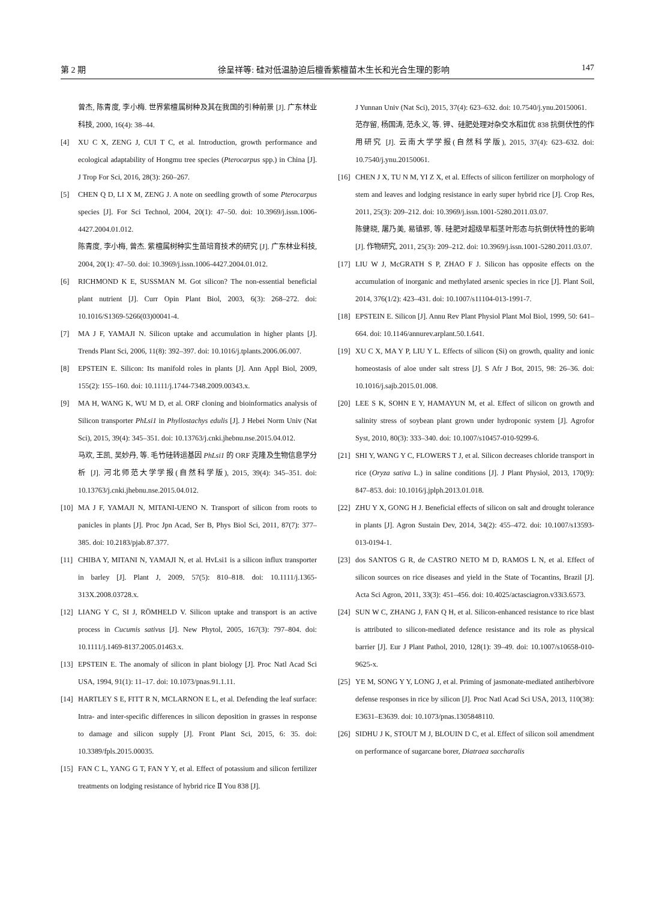第 2 期 徐呈祥等: 硅对低温胁迫后檀香紫檀苗木生长和光合生理的影响 147
曾杰, 陈青度, 李小梅. 世界紫檀属树种及其在我国的引种前景 [J]. 广东林业科技, 2000, 16(4): 38–44.
[4] XU C X, ZENG J, CUI T C, et al. Introduction, growth performance and ecological adaptability of Hongmu tree species (Pterocarpus spp.) in China [J]. J Trop For Sci, 2016, 28(3): 260–267.
[5] CHEN Q D, LI X M, ZENG J. A note on seedling growth of some Pterocarpus species [J]. For Sci Technol, 2004, 20(1): 47–50. doi: 10.3969/j.issn.1006-4427.2004.01.012.
陈青度, 李小梅, 曾杰. 紫檀属树种实生苗培育技术的研究 [J]. 广东林业科技, 2004, 20(1): 47–50. doi: 10.3969/j.issn.1006-4427.2004.01.012.
[6] RICHMOND K E, SUSSMAN M. Got silicon? The non-essential beneficial plant nutrient [J]. Curr Opin Plant Biol, 2003, 6(3): 268–272. doi: 10.1016/S1369-5266(03)00041-4.
[7] MA J F, YAMAJI N. Silicon uptake and accumulation in higher plants [J]. Trends Plant Sci, 2006, 11(8): 392–397. doi: 10.1016/j.tplants.2006.06.007.
[8] EPSTEIN E. Silicon: Its manifold roles in plants [J]. Ann Appl Biol, 2009, 155(2): 155–160. doi: 10.1111/j.1744-7348.2009.00343.x.
[9] MA H, WANG K, WU M D, et al. ORF cloning and bioinformatics analysis of Silicon transporter PhLsi1 in Phyllostachys edulis [J]. J Hebei Norm Univ (Nat Sci), 2015, 39(4): 345–351. doi: 10.13763/j.cnki.jhebnu.nse.2015.04.012.
马欢, 王凯, 吴妙丹, 等. 毛竹硅转运基因 PhLsi1 的 ORF 克隆及生物信息学分析 [J]. 河北师范大学学报(自然科学版), 2015, 39(4): 345–351. doi: 10.13763/j.cnki.jhebnu.nse.2015.04.012.
[10] MA J F, YAMAJI N, MITANI-UENO N. Transport of silicon from roots to panicles in plants [J]. Proc Jpn Acad, Ser B, Phys Biol Sci, 2011, 87(7): 377–385. doi: 10.2183/pjab.87.377.
[11] CHIBA Y, MITANI N, YAMAJI N, et al. HvLsi1 is a silicon influx transporter in barley [J]. Plant J, 2009, 57(5): 810–818. doi: 10.1111/j.1365-313X.2008.03728.x.
[12] LIANG Y C, SI J, RÖMHELD V. Silicon uptake and transport is an active process in Cucumis sativus [J]. New Phytol, 2005, 167(3): 797–804. doi: 10.1111/j.1469-8137.2005.01463.x.
[13] EPSTEIN E. The anomaly of silicon in plant biology [J]. Proc Natl Acad Sci USA, 1994, 91(1): 11–17. doi: 10.1073/pnas.91.1.11.
[14] HARTLEY S E, FITT R N, MCLARNON E L, et al. Defending the leaf surface: Intra- and inter-specific differences in silicon deposition in grasses in response to damage and silicon supply [J]. Front Plant Sci, 2015, 6: 35. doi: 10.3389/fpls.2015.00035.
[15] FAN C L, YANG G T, FAN Y Y, et al. Effect of potassium and silicon fertilizer treatments on lodging resistance of hybrid rice Ⅱ You 838 [J].
J Yunnan Univ (Nat Sci), 2015, 37(4): 623–632. doi: 10.7540/j.ynu.20150061.
范存留, 杨国涛, 范永义, 等. 钾、硅肥处理对杂交水稻Ⅱ优 838 抗倒伏性的作用研究 [J]. 云南大学学报(自然科学版), 2015, 37(4): 623–632. doi: 10.7540/j.ynu.20150061.
[16] CHEN J X, TU N M, YI Z X, et al. Effects of silicon fertilizer on morphology of stem and leaves and lodging resistance in early super hybrid rice [J]. Crop Res, 2011, 25(3): 209–212. doi: 10.3969/j.issn.1001-5280.2011.03.07.
陈健晓, 屠乃美, 易镇邪, 等. 硅肥对超级早稻茎叶形态与抗倒伏特性的影响 [J]. 作物研究, 2011, 25(3): 209–212. doi: 10.3969/j.issn.1001-5280.2011.03.07.
[17] LIU W J, McGRATH S P, ZHAO F J. Silicon has opposite effects on the accumulation of inorganic and methylated arsenic species in rice [J]. Plant Soil, 2014, 376(1/2): 423–431. doi: 10.1007/s11104-013-1991-7.
[18] EPSTEIN E. Silicon [J]. Annu Rev Plant Physiol Plant Mol Biol, 1999, 50: 641–664. doi: 10.1146/annurev.arplant.50.1.641.
[19] XU C X, MA Y P, LIU Y L. Effects of silicon (Si) on growth, quality and ionic homeostasis of aloe under salt stress [J]. S Afr J Bot, 2015, 98: 26–36. doi: 10.1016/j.sajb.2015.01.008.
[20] LEE S K, SOHN E Y, HAMAYUN M, et al. Effect of silicon on growth and salinity stress of soybean plant grown under hydroponic system [J]. Agrofor Syst, 2010, 80(3): 333–340. doi: 10.1007/s10457-010-9299-6.
[21] SHI Y, WANG Y C, FLOWERS T J, et al. Silicon decreases chloride transport in rice (Oryza sativa L.) in saline conditions [J]. J Plant Physiol, 2013, 170(9): 847–853. doi: 10.1016/j.jplph.2013.01.018.
[22] ZHU Y X, GONG H J. Beneficial effects of silicon on salt and drought tolerance in plants [J]. Agron Sustain Dev, 2014, 34(2): 455–472. doi: 10.1007/s13593-013-0194-1.
[23] dos SANTOS G R, de CASTRO NETO M D, RAMOS L N, et al. Effect of silicon sources on rice diseases and yield in the State of Tocantins, Brazil [J]. Acta Sci Agron, 2011, 33(3): 451–456. doi: 10.4025/actasciagron.v33i3.6573.
[24] SUN W C, ZHANG J, FAN Q H, et al. Silicon-enhanced resistance to rice blast is attributed to silicon-mediated defence resistance and its role as physical barrier [J]. Eur J Plant Pathol, 2010, 128(1): 39–49. doi: 10.1007/s10658-010-9625-x.
[25] YE M, SONG Y Y, LONG J, et al. Priming of jasmonate-mediated antiherbivore defense responses in rice by silicon [J]. Proc Natl Acad Sci USA, 2013, 110(38): E3631–E3639. doi: 10.1073/pnas.1305848110.
[26] SIDHU J K, STOUT M J, BLOUIN D C, et al. Effect of silicon soil amendment on performance of sugarcane borer, Diatraea saccharalis